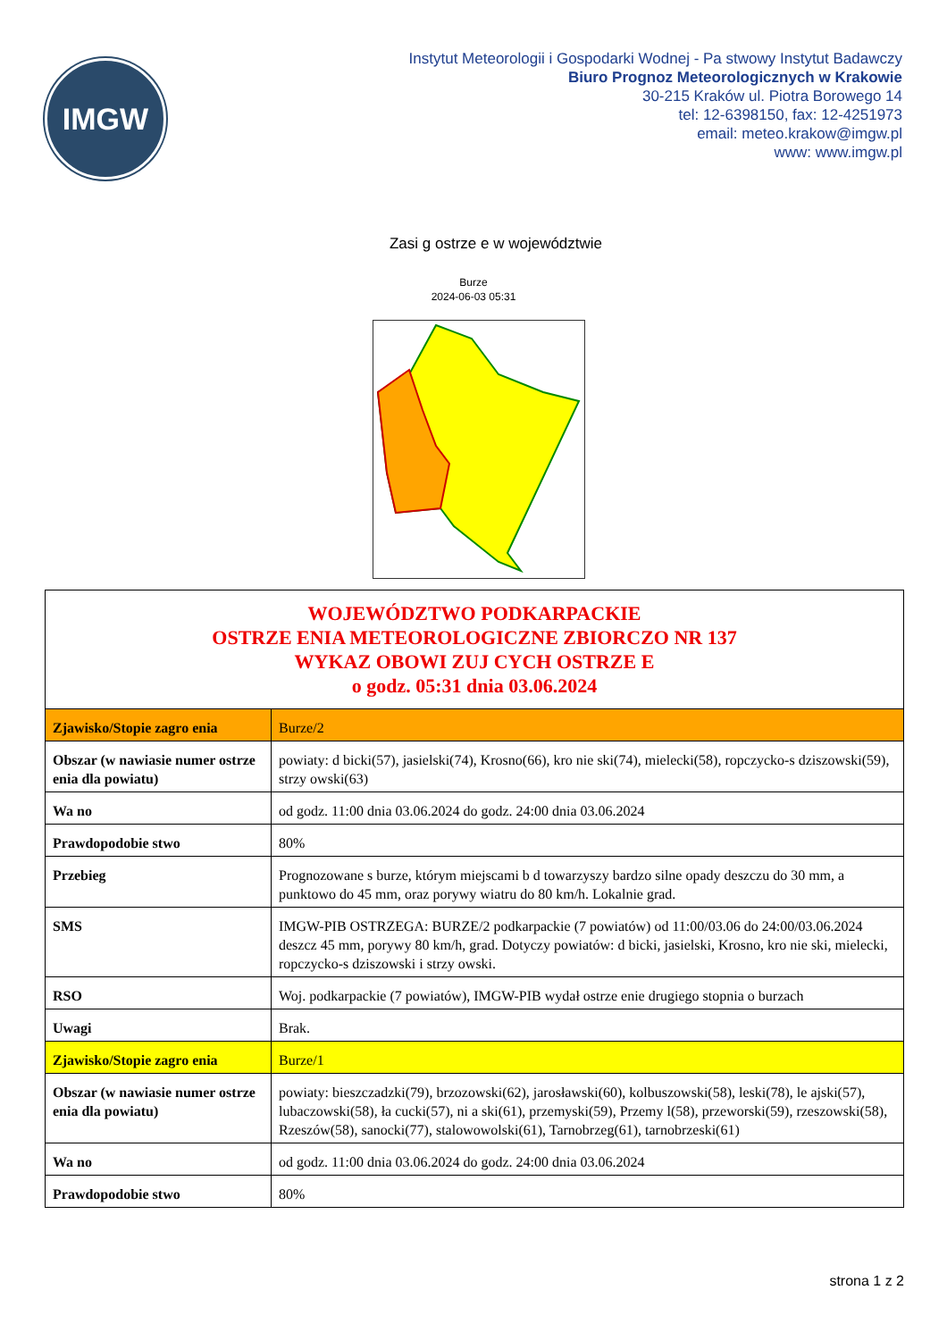IMGW
Instytut Meteorologii i Gospodarki Wodnej - Pa stwowy Instytut Badawczy
Biuro Prognoz Meteorologicznych w Krakowie
30-215 Kraków ul. Piotra Borowego 14
tel: 12-6398150, fax: 12-4251973
email: meteo.krakow@imgw.pl
www: www.imgw.pl
Zasi g ostrze e w województwie
Burze
2024-06-03 05:31
| WOJEWÓDZTWO PODKARPACKIE OSTRZE ENIA METEOROLOGICZNE ZBIORCZO NR 137 WYKAZ OBOWI ZUJ CYCH OSTRZE E o godz. 05:31 dnia 03.06.2024 | |
| Zjawisko/Stopie zagro enia | Burze/2 |
| Obszar (w nawiasie numer ostrze enia dla powiatu) | powiaty: d bicki(57), jasielski(74), Krosno(66), kro nie ski(74), mielecki(58), ropczycko-s dziszowski(59), strzy owski(63) |
| Wa no | od godz. 11:00 dnia 03.06.2024 do godz. 24:00 dnia 03.06.2024 |
| Prawdopodobie stwo | 80% |
| Przebieg | Prognozowane s burze, którym miejscami b d towarzyszy bardzo silne opady deszczu do 30 mm, a punktowo do 45 mm, oraz porywy wiatru do 80 km/h. Lokalnie grad. |
| SMS | IMGW-PIB OSTRZEGA: BURZE/2 podkarpackie (7 powiatów) od 11:00/03.06 do 24:00/03.06.2024 deszcz 45 mm, porywy 80 km/h, grad. Dotyczy powiatów: d bicki, jasielski, Krosno, kro nie ski, mielecki, ropczycko-s dziszowski i strzy owski. |
| RSO | Woj. podkarpackie (7 powiatów), IMGW-PIB wydał ostrze enie drugiego stopnia o burzach |
| Uwagi | Brak. |
| Zjawisko/Stopie zagro enia | Burze/1 |
| Obszar (w nawiasie numer ostrze enia dla powiatu) | powiaty: bieszczadzki(79), brzozowski(62), jarosławski(60), kolbuszowski(58), leski(78), le ajski(57), lubaczowski(58), ła cucki(57), ni a ski(61), przemyski(59), Przemy l(58), przeworski(59), rzeszowski(58), Rzeszów(58), sanocki(77), stalowowolski(61), Tarnobrzeg(61), tarnobrzeski(61) |
| Wa no | od godz. 11:00 dnia 03.06.2024 do godz. 24:00 dnia 03.06.2024 |
| Prawdopodobie stwo | 80% |
strona 1 z 2